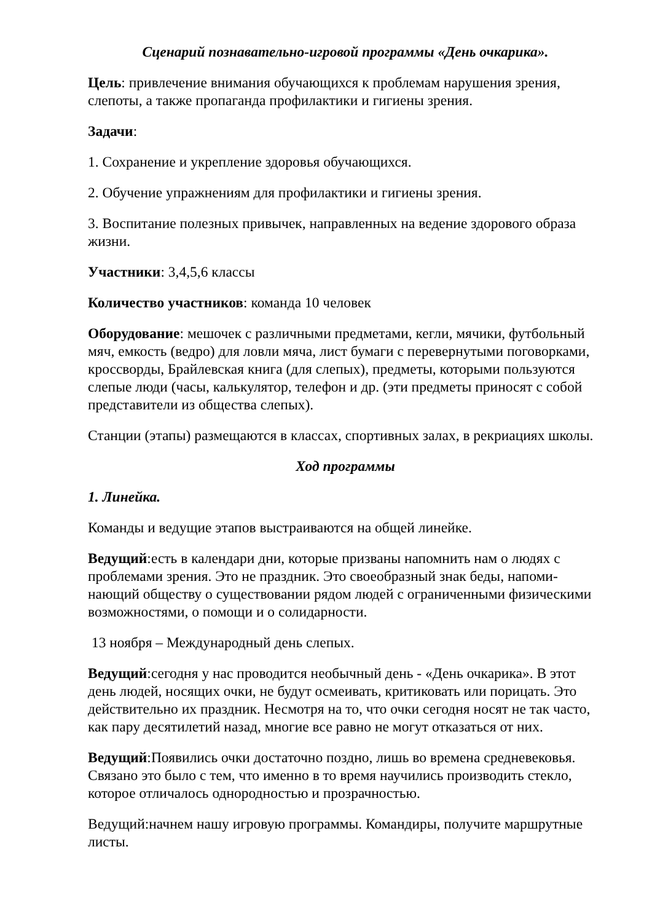Сценарий познавательно-игровой программы «День очкарика».
Цель: привлечение внимания обучающихся к проблемам нарушения зрения, слепоты, а также пропаганда профилактики и гигиены зрения.
Задачи:
1. Сохранение и укрепление здоровья обучающихся.
2. Обучение упражнениям для профилактики и гигиены зрения.
3. Воспитание полезных привычек, направленных на ведение здорового образа жизни.
Участники: 3,4,5,6 классы
Количество участников: команда 10 человек
Оборудование: мешочек с различными предметами, кегли, мячики, футбольный мяч, емкость (ведро) для ловли мяча, лист бумаги с перевернутыми поговорками, кроссворды, Брайлевская книга (для слепых), предметы, которыми пользуются слепые люди (часы, калькулятор, телефон и др. (эти предметы приносят с собой представители из общества слепых).
Станции (этапы) размещаются в классах, спортивных залах, в рекриациях школы.
Ход программы
1. Линейка.
Команды и ведущие этапов выстраиваются на общей линейке.
Ведущий:есть в календари дни, которые призваны напомнить нам о людях с проблемами зрения. Это не праздник. Это своеобразный знак беды, напоми-нающий обществу о существовании рядом людей с ограниченными физическими возможностями, о помощи и о солидарности.
13 ноября – Международный день слепых.
Ведущий:сегодня у нас проводится необычный день - «День очкарика». В этот день людей, носящих очки, не будут осмеивать, критиковать или порицать. Это действительно их праздник. Несмотря на то, что очки сегодня носят не так часто, как пару десятилетий назад, многие все равно не могут отказаться от них.
Ведущий:Появились очки достаточно поздно, лишь во времена средневековья. Связано это было с тем, что именно в то время научились производить стекло, которое отличалось однородностью и прозрачностью.
Ведущий:начнем нашу игровую программы. Командиры, получите маршрутные листы.